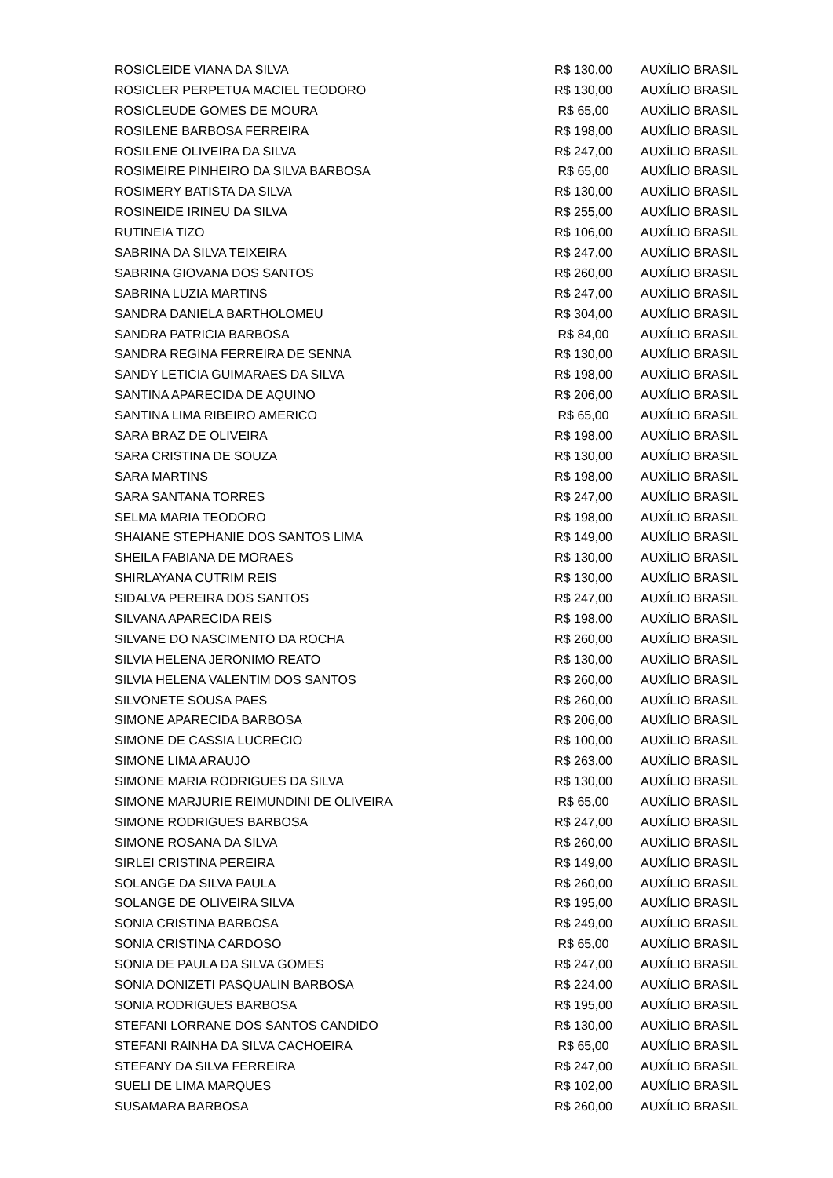| ROSICLEIDE VIANA DA SILVA | R$ 130,00 | AUXÍLIO BRASIL |
| ROSICLER PERPETUA MACIEL TEODORO | R$ 130,00 | AUXÍLIO BRASIL |
| ROSICLEUDE GOMES DE MOURA | R$ 65,00 | AUXÍLIO BRASIL |
| ROSILENE BARBOSA FERREIRA | R$ 198,00 | AUXÍLIO BRASIL |
| ROSILENE OLIVEIRA DA SILVA | R$ 247,00 | AUXÍLIO BRASIL |
| ROSIMEIRE PINHEIRO DA SILVA BARBOSA | R$ 65,00 | AUXÍLIO BRASIL |
| ROSIMERY BATISTA DA SILVA | R$ 130,00 | AUXÍLIO BRASIL |
| ROSINEIDE IRINEU DA SILVA | R$ 255,00 | AUXÍLIO BRASIL |
| RUTINEIA TIZO | R$ 106,00 | AUXÍLIO BRASIL |
| SABRINA DA SILVA TEIXEIRA | R$ 247,00 | AUXÍLIO BRASIL |
| SABRINA GIOVANA DOS SANTOS | R$ 260,00 | AUXÍLIO BRASIL |
| SABRINA LUZIA MARTINS | R$ 247,00 | AUXÍLIO BRASIL |
| SANDRA DANIELA BARTHOLOMEU | R$ 304,00 | AUXÍLIO BRASIL |
| SANDRA PATRICIA BARBOSA | R$ 84,00 | AUXÍLIO BRASIL |
| SANDRA REGINA FERREIRA DE SENNA | R$ 130,00 | AUXÍLIO BRASIL |
| SANDY LETICIA GUIMARAES DA SILVA | R$ 198,00 | AUXÍLIO BRASIL |
| SANTINA APARECIDA DE AQUINO | R$ 206,00 | AUXÍLIO BRASIL |
| SANTINA LIMA RIBEIRO AMERICO | R$ 65,00 | AUXÍLIO BRASIL |
| SARA BRAZ DE OLIVEIRA | R$ 198,00 | AUXÍLIO BRASIL |
| SARA CRISTINA DE SOUZA | R$ 130,00 | AUXÍLIO BRASIL |
| SARA MARTINS | R$ 198,00 | AUXÍLIO BRASIL |
| SARA SANTANA TORRES | R$ 247,00 | AUXÍLIO BRASIL |
| SELMA MARIA TEODORO | R$ 198,00 | AUXÍLIO BRASIL |
| SHAIANE STEPHANIE DOS SANTOS LIMA | R$ 149,00 | AUXÍLIO BRASIL |
| SHEILA FABIANA DE MORAES | R$ 130,00 | AUXÍLIO BRASIL |
| SHIRLAYANA CUTRIM REIS | R$ 130,00 | AUXÍLIO BRASIL |
| SIDALVA PEREIRA DOS SANTOS | R$ 247,00 | AUXÍLIO BRASIL |
| SILVANA APARECIDA REIS | R$ 198,00 | AUXÍLIO BRASIL |
| SILVANE DO NASCIMENTO DA ROCHA | R$ 260,00 | AUXÍLIO BRASIL |
| SILVIA HELENA JERONIMO REATO | R$ 130,00 | AUXÍLIO BRASIL |
| SILVIA HELENA VALENTIM DOS SANTOS | R$ 260,00 | AUXÍLIO BRASIL |
| SILVONETE SOUSA PAES | R$ 260,00 | AUXÍLIO BRASIL |
| SIMONE APARECIDA BARBOSA | R$ 206,00 | AUXÍLIO BRASIL |
| SIMONE DE CASSIA LUCRECIO | R$ 100,00 | AUXÍLIO BRASIL |
| SIMONE LIMA ARAUJO | R$ 263,00 | AUXÍLIO BRASIL |
| SIMONE MARIA RODRIGUES DA SILVA | R$ 130,00 | AUXÍLIO BRASIL |
| SIMONE MARJURIE REIMUNDINI DE OLIVEIRA | R$ 65,00 | AUXÍLIO BRASIL |
| SIMONE RODRIGUES BARBOSA | R$ 247,00 | AUXÍLIO BRASIL |
| SIMONE ROSANA DA SILVA | R$ 260,00 | AUXÍLIO BRASIL |
| SIRLEI CRISTINA PEREIRA | R$ 149,00 | AUXÍLIO BRASIL |
| SOLANGE DA SILVA PAULA | R$ 260,00 | AUXÍLIO BRASIL |
| SOLANGE DE OLIVEIRA SILVA | R$ 195,00 | AUXÍLIO BRASIL |
| SONIA CRISTINA BARBOSA | R$ 249,00 | AUXÍLIO BRASIL |
| SONIA CRISTINA CARDOSO | R$ 65,00 | AUXÍLIO BRASIL |
| SONIA DE PAULA DA SILVA GOMES | R$ 247,00 | AUXÍLIO BRASIL |
| SONIA DONIZETI PASQUALIN BARBOSA | R$ 224,00 | AUXÍLIO BRASIL |
| SONIA RODRIGUES BARBOSA | R$ 195,00 | AUXÍLIO BRASIL |
| STEFANI LORRANE DOS SANTOS CANDIDO | R$ 130,00 | AUXÍLIO BRASIL |
| STEFANI RAINHA DA SILVA CACHOEIRA | R$ 65,00 | AUXÍLIO BRASIL |
| STEFANY DA SILVA FERREIRA | R$ 247,00 | AUXÍLIO BRASIL |
| SUELI DE LIMA MARQUES | R$ 102,00 | AUXÍLIO BRASIL |
| SUSAMARA BARBOSA | R$ 260,00 | AUXÍLIO BRASIL |